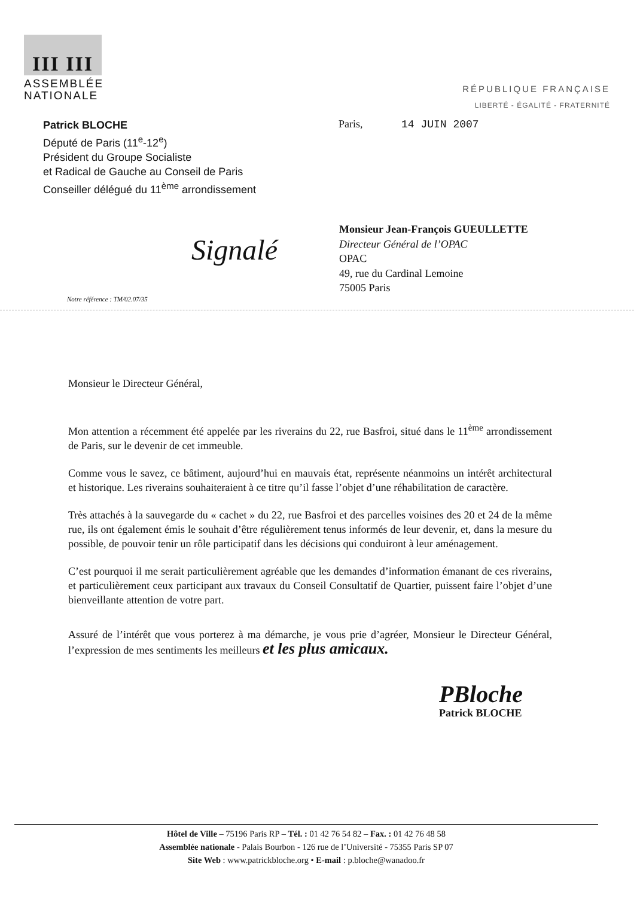III III
ASSEMBLÉE
NATIONALE
RÉPUBLIQUE FRANÇAISE
LIBERTÉ - ÉGALITÉ - FRATERNITÉ
Patrick BLOCHE
Député de Paris (11<sup>e</sup>-12<sup>e</sup>)
Président du Groupe Socialiste
et Radical de Gauche au Conseil de Paris
Conseiller délégué du 11<sup>ème</sup> arrondissement
Paris, 14 JUIN 2007
Monsieur Jean-François GUEULLETTE
Directeur Général de l’OPAC
OPAC
49, rue du Cardinal Lemoine
75005 Paris
Signalé
Notre référence : TM/02.07/35
Monsieur le Directeur Général,
Mon attention a récemment été appelée par les riverains du 22, rue Basfroi, situé dans le 11<sup>ème</sup> arrondissement de Paris, sur le devenir de cet immeuble.
Comme vous le savez, ce bâtiment, aujourd’hui en mauvais état, représente néanmoins un intérêt architectural et historique. Les riverains souhaiteraient à ce titre qu’il fasse l’objet d’une réhabilitation de caractère.
Très attachés à la sauvegarde du « cachet » du 22, rue Basfroi et des parcelles voisines des 20 et 24 de la même rue, ils ont également émis le souhait d’être régulièrement tenus informés de leur devenir, et, dans la mesure du possible, de pouvoir tenir un rôle participatif dans les décisions qui conduiront à leur aménagement.
C’est pourquoi il me serait particulièrement agréable que les demandes d’information émanant de ces riverains, et particulièrement ceux participant aux travaux du Conseil Consultatif de Quartier, puissent faire l’objet d’une bienveillante attention de votre part.
Assuré de l’intérêt que vous porterez à ma démarche, je vous prie d’agréer, Monsieur le Directeur Général, l’expression de mes sentiments les meilleurs et les plus amicaux.
PBloche
Patrick BLOCHE
Hôtel de Ville – 75196 Paris RP – Tél. : 01 42 76 54 82 – Fax. : 01 42 76 48 58
Assemblée nationale - Palais Bourbon - 126 rue de l’Université - 75355 Paris SP 07
Site Web : www.patrickbloche.org • E-mail : p.bloche@wanadoo.fr